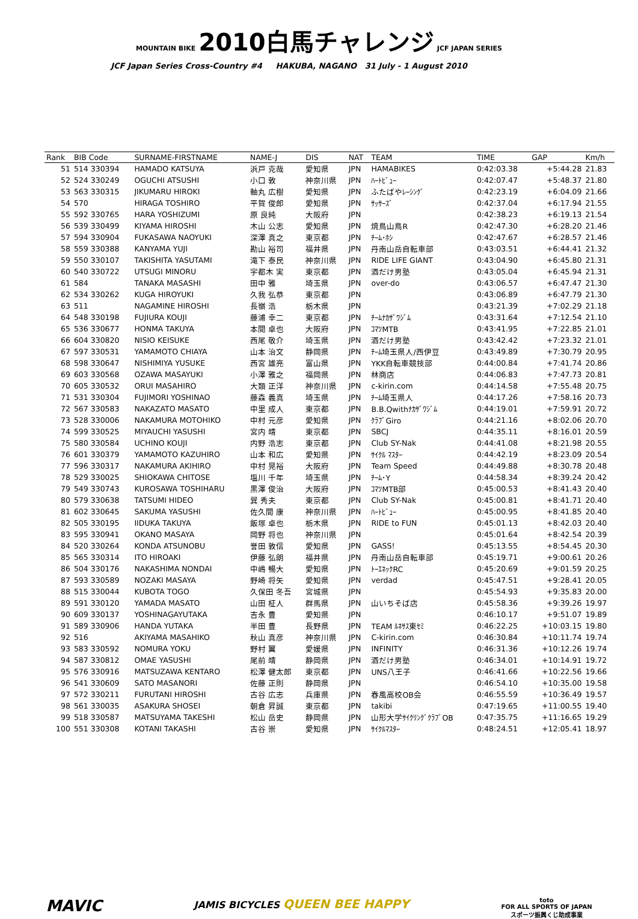MOUNTAIN BIKE 2010白馬チャレンジ JCF JAPAN SERIES
JCF Japan Series Cross-Country #4 HAKUBA, NAGANO 31 July - 1 August 2010
| Rank | BIB Code | SURNAME-FIRSTNAME | NAME-J | DIS | NAT | TEAM | TIME | GAP | Km/h |
| --- | --- | --- | --- | --- | --- | --- | --- | --- | --- |
| 51 | 514 330394 | HAMADO KATSUYA | 浜戸 克哉 | 愛知県 | JPN | HAMABIKES | 0:42:03.38 | +5:44.28 | 21.83 |
| 52 | 524 330249 | OGUCHI ATSUSHI | 小口 敦 | 神奈川県 | JPN | ﾊｰﾄﾋﾞｭｰ | 0:42:07.47 | +5:48.37 | 21.80 |
| 53 | 563 330315 | JIKUMARU HIROKI | 軸丸 広樹 | 愛知県 | JPN | ふたばやﾚｰｼﾝｸﾞ | 0:42:23.19 | +6:04.09 | 21.66 |
| 54 | 570 | HIRAGA TOSHIRO | 平賀 俊郎 | 愛知県 | JPN | ｻｯｻｰｽﾞ | 0:42:37.04 | +6:17.94 | 21.55 |
| 55 | 592 330765 | HARA YOSHIZUMI | 原 良純 | 大阪府 | JPN | | 0:42:38.23 | +6:19.13 | 21.54 |
| 56 | 539 330499 | KIYAMA HIROSHI | 木山 公志 | 愛知県 | JPN | 焼鳥山鳥R | 0:42:47.30 | +6:28.20 | 21.46 |
| 57 | 594 330904 | FUKASAWA NAOYUKI | 深澤 真之 | 東京都 | JPN | ﾁｰﾑ･ﾎｼ | 0:42:47.67 | +6:28.57 | 21.46 |
| 58 | 559 330388 | KANYAMA YUJI | 勘山 裕司 | 福井県 | JPN | 丹南山岳自転車部 | 0:43:03.51 | +6:44.41 | 21.32 |
| 59 | 550 330107 | TAKISHITA YASUTAMI | 滝下 泰民 | 神奈川県 | JPN | RIDE LIFE GIANT | 0:43:04.90 | +6:45.80 | 21.31 |
| 60 | 540 330722 | UTSUGI MINORU | 宇都木 実 | 東京都 | JPN | 酒だけ男塾 | 0:43:05.04 | +6:45.94 | 21.31 |
| 61 | 584 | TANAKA MASASHI | 田中 雅 | 埼玉県 | JPN | over-do | 0:43:06.57 | +6:47.47 | 21.30 |
| 62 | 534 330262 | KUGA HIROYUKI | 久我 弘恭 | 東京都 | JPN | | 0:43:06.89 | +6:47.79 | 21.30 |
| 63 | 511 | NAGAMINE HIROSHI | 長嶺 浩 | 栃木県 | JPN | | 0:43:21.39 | +7:02.29 | 21.18 |
| 64 | 548 330198 | FUJIURA KOUJI | 藤浦 幸二 | 東京都 | JPN | ﾁｰﾑﾅｶｻﾞﾜｼﾞﾑ | 0:43:31.64 | +7:12.54 | 21.10 |
| 65 | 536 330677 | HONMA TAKUYA | 本間 卓也 | 大阪府 | JPN | ｺﾏﾂMTB | 0:43:41.95 | +7:22.85 | 21.01 |
| 66 | 604 330820 | NISIO KEISUKE | 西尾 敬介 | 埼玉県 | JPN | 酒だけ男塾 | 0:43:42.42 | +7:23.32 | 21.01 |
| 67 | 597 330531 | YAMAMOTO CHIAYA | 山本 治文 | 静岡県 | JPN | ﾁｰﾑ埼玉県人/西伊豆 | 0:43:49.89 | +7:30.79 | 20.95 |
| 68 | 598 330647 | NISHIMIYA YUSUKE | 西宮 雄亮 | 富山県 | JPN | YKK自転車競技部 | 0:44:00.84 | +7:41.74 | 20.86 |
| 69 | 603 330568 | OZAWA MASAYUKI | 小澤 雅之 | 福岡県 | JPN | 林商店 | 0:44:06.83 | +7:47.73 | 20.81 |
| 70 | 605 330532 | ORUI MASAHIRO | 大類 正洋 | 神奈川県 | JPN | c-kirin.com | 0:44:14.58 | +7:55.48 | 20.75 |
| 71 | 531 330304 | FUJIMORI YOSHINAO | 藤森 義真 | 埼玉県 | JPN | ﾁｰﾑ埼玉県人 | 0:44:17.26 | +7:58.16 | 20.73 |
| 72 | 567 330583 | NAKAZATO MASATO | 中里 成人 | 東京都 | JPN | B.B.Qwithﾅｶｻﾞﾜｼﾞﾑ | 0:44:19.01 | +7:59.91 | 20.72 |
| 73 | 528 330006 | NAKAMURA MOTOHIKO | 中村 元彦 | 愛知県 | JPN | ｸﾗﾌﾞGiro | 0:44:21.16 | +8:02.06 | 20.70 |
| 74 | 599 330525 | MIYAUCHI YASUSHI | 宮内 靖 | 東京都 | JPN | SBCJ | 0:44:35.11 | +8:16.01 | 20.59 |
| 75 | 580 330584 | UCHINO KOUJI | 内野 浩志 | 東京都 | JPN | Club SY-Nak | 0:44:41.08 | +8:21.98 | 20.55 |
| 76 | 601 330379 | YAMAMOTO KAZUHIRO | 山本 和広 | 愛知県 | JPN | ｻｲｸﾙ ﾏｽﾀｰ | 0:44:42.19 | +8:23.09 | 20.54 |
| 77 | 596 330317 | NAKAMURA AKIHIRO | 中村 晃裕 | 大阪府 | JPN | Team Speed | 0:44:49.88 | +8:30.78 | 20.48 |
| 78 | 529 330025 | SHIOKAWA CHITOSE | 塩川 千年 | 埼玉県 | JPN | ﾁｰﾑ･Y | 0:44:58.34 | +8:39.24 | 20.42 |
| 79 | 549 330743 | KUROSAWA TOSHIHARU | 黒澤 俊治 | 大阪府 | JPN | ｺﾏﾂMTB部 | 0:45:00.53 | +8:41.43 | 20.40 |
| 80 | 579 330638 | TATSUMI HIDEO | 巽 秀夫 | 東京都 | JPN | Club SY-Nak | 0:45:00.81 | +8:41.71 | 20.40 |
| 81 | 602 330645 | SAKUMA YASUSHI | 佐久間 康 | 神奈川県 | JPN | ﾊｰﾄﾋﾞｭｰ | 0:45:00.95 | +8:41.85 | 20.40 |
| 82 | 505 330195 | IIDUKA TAKUYA | 飯塚 卓也 | 栃木県 | JPN | RIDE to FUN | 0:45:01.13 | +8:42.03 | 20.40 |
| 83 | 595 330941 | OKANO MASAYA | 岡野 将也 | 神奈川県 | JPN | | 0:45:01.64 | +8:42.54 | 20.39 |
| 84 | 520 330264 | KONDA ATSUNOBU | 誉田 敦信 | 愛知県 | JPN | GASS! | 0:45:13.55 | +8:54.45 | 20.30 |
| 85 | 565 330314 | ITO HIROAKI | 伊藤 弘朗 | 福井県 | JPN | 丹南山岳自転車部 | 0:45:19.71 | +9:00.61 | 20.26 |
| 86 | 504 330176 | NAKASHIMA NONDAI | 中嶋 暢大 | 愛知県 | JPN | ﾄｰｴﾈｯｸRC | 0:45:20.69 | +9:01.59 | 20.25 |
| 87 | 593 330589 | NOZAKI MASAYA | 野崎 将矢 | 愛知県 | JPN | verdad | 0:45:47.51 | +9:28.41 | 20.05 |
| 88 | 515 330044 | KUBOTA TOGO | 久保田 冬吾 | 宮城県 | JPN | | 0:45:54.93 | +9:35.83 | 20.00 |
| 89 | 591 330120 | YAMADA MASATO | 山田 柾人 | 群馬県 | JPN | 山いちそば店 | 0:45:58.36 | +9:39.26 | 19.97 |
| 90 | 609 330137 | YOSHINAGAYUTAKA | 吉永 豊 | 愛知県 | JPN | | 0:46:10.17 | +9:51.07 | 19.89 |
| 91 | 589 330906 | HANDA YUTAKA | 半田 豊 | 長野県 | JPN | TEAM ﾙﾈｻｽ東ｾﾐ | 0:46:22.25 | +10:03.15 | 19.80 |
| 92 | 516 | AKIYAMA MASAHIKO | 秋山 真彦 | 神奈川県 | JPN | C-kirin.com | 0:46:30.84 | +10:11.74 | 19.74 |
| 93 | 583 330592 | NOMURA YOKU | 野村 翼 | 愛媛県 | JPN | INFINITY | 0:46:31.36 | +10:12.26 | 19.74 |
| 94 | 587 330812 | OMAE YASUSHI | 尾前 靖 | 静岡県 | JPN | 酒だけ男塾 | 0:46:34.01 | +10:14.91 | 19.72 |
| 95 | 576 330916 | MATSUZAWA KENTARO | 松澤 健太郎 | 東京都 | JPN | UNS八王子 | 0:46:41.66 | +10:22.56 | 19.66 |
| 96 | 541 330609 | SATO MASANORI | 佐藤 正則 | 静岡県 | JPN | | 0:46:54.10 | +10:35.00 | 19.58 |
| 97 | 572 330211 | FURUTANI HIROSHI | 古谷 広志 | 兵庫県 | JPN | 春風高校OB会 | 0:46:55.59 | +10:36.49 | 19.57 |
| 98 | 561 330035 | ASAKURA SHOSEI | 朝倉 昇誠 | 東京都 | JPN | takibi | 0:47:19.65 | +11:00.55 | 19.40 |
| 99 | 518 330587 | MATSUYAMA TAKESHI | 松山 岳史 | 静岡県 | JPN | 山形大学ｻｲｸﾘﾝｸﾞｸﾗﾌﾞOB | 0:47:35.75 | +11:16.65 | 19.29 |
| 100 | 551 330308 | KOTANI TAKASHI | 古谷 崇 | 愛知県 | JPN | ｻｲｸﾙﾏｽﾀｰ | 0:48:24.51 | +12:05.41 | 18.97 |
MAVIC JAMIS BICYCLES QUEEN BEE HAPPY toto
FOR ALL SPORTS OF JAPAN
スポーツ振興くじ助成事業